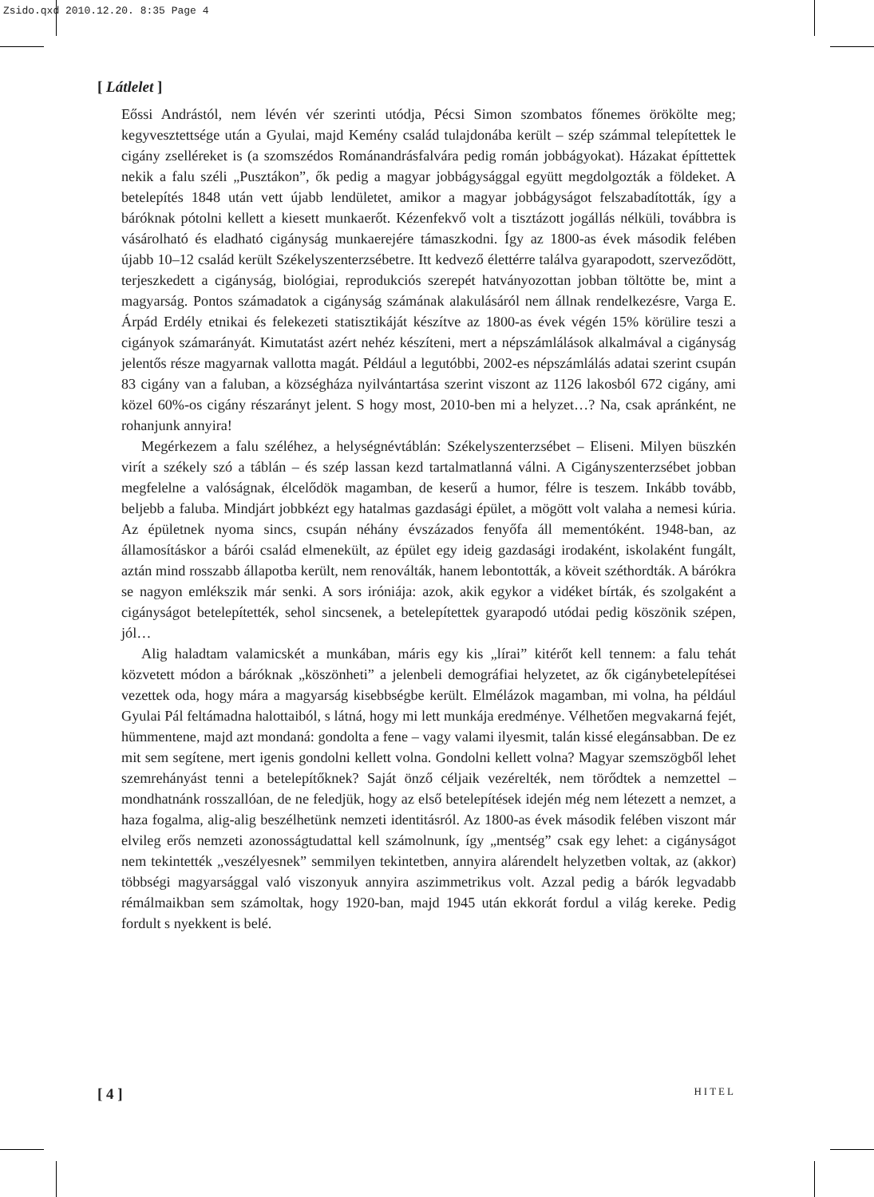Zsido.qxd 2010.12.20. 8:35 Page 4
[ Látlelet ]
Eőssi Andrástól, nem lévén vér szerinti utódja, Pécsi Simon szombatos főnemes örökölte meg; kegyvesztettsége után a Gyulai, majd Kemény család tulajdonába került – szép számmal telepítettek le cigány zselléreket is (a szomszédos Románandrásfalvára pedig román jobbágyokat). Házakat építtettek nekik a falu széli „Pusztákon”, ők pedig a magyar jobbágysággal együtt megdolgozták a földeket. A betelepítés 1848 után vett újabb lendületet, amikor a magyar jobbágyságot felszabadították, így a báróknak pótolni kellett a kiesett munkaerőt. Kézenfekvő volt a tisztázott jogállás nélküli, továbbra is vásárolható és eladható cigányság munkaerejére támaszkodni. Így az 1800-as évek második felében újabb 10–12 család került Székelyszenterzsébetre. Itt kedvező élettérre találva gyarapodott, szerveződött, terjeszkedett a cigányság, biológiai, reprodukciós szerepét hatványozottan jobban töltötte be, mint a magyarság. Pontos számadatok a cigányság számának alakulásáról nem állnak rendelkezésre, Varga E. Árpád Erdély etnikai és felekezeti statisztikáját készítve az 1800-as évek végén 15% körülire teszi a cigányok számarányát. Kimutatást azért nehéz készíteni, mert a népszámlálások alkalmával a cigányság jelentős része magyarnak vallotta magát. Például a legutóbbi, 2002-es népszámlálás adatai szerint csupán 83 cigány van a faluban, a községháza nyilvántartása szerint viszont az 1126 lakosból 672 cigány, ami közel 60%-os cigány részarányt jelent. S hogy most, 2010-ben mi a helyzet…? Na, csak apránként, ne rohanjunk annyira!
Megérkezem a falu széléhez, a helységnévtáblán: Székelyszenterzsébet – Eliseni. Milyen büszkén virít a székely szó a táblán – és szép lassan kezd tartalmatlanná válni. A Cigányszenterzsébet jobban megfelelne a valóságnak, élcelődök magamban, de keserű a humor, félre is teszem. Inkább tovább, beljebb a faluba. Mindjárt jobbkézt egy hatalmas gazdasági épület, a mögött volt valaha a nemesi kúria. Az épületnek nyoma sincs, csupán néhány évszázados fenyőfa áll mementóként. 1948-ban, az államosításkor a bárói család elmenekült, az épület egy ideig gazdasági irodaként, iskolaként fungált, aztán mind rosszabb állapotba került, nem renoválták, hanem lebontották, a köveit széthordták. A bárókra se nagyon emlékszik már senki. A sors iróniája: azok, akik egykor a vidéket bírták, és szolgaként a cigányságot betelepítették, sehol sincsenek, a betelepítettek gyarapodó utódai pedig köszönik szépen, jól…
Alig haladtam valamicskét a munkában, máris egy kis „lírai” kitérőt kell tennem: a falu tehát közvetett módon a báróknak „köszönheti” a jelenbeli demográfiai helyzetet, az ők cigánybetelepítései vezettek oda, hogy mára a magyarság kisebbségbe került. Elmélázok magamban, mi volna, ha például Gyulai Pál feltámadna halottaiból, s látná, hogy mi lett munkája eredménye. Vélhetően megvakarná fejét, hümmentene, majd azt mondaná: gondolta a fene – vagy valami ilyesmit, talán kissé elegánsabban. De ez mit sem segítene, mert igenis gondolni kellett volna. Gondolni kellett volna? Magyar szemszögből lehet szemrehányást tenni a betelepítőknek? Saját önző céljaik vezérelték, nem törődtek a nemzettel – mondhatnánk rosszallóan, de ne feledjük, hogy az első betelepítések idején még nem létezett a nemzet, a haza fogalma, alig-alig beszélhetünk nemzeti identitásról. Az 1800-as évek második felében viszont már elvileg erős nemzeti azonosságtudattal kell számolnunk, így „mentség” csak egy lehet: a cigányságot nem tekintették „veszélyesnek” semmilyen tekintetben, annyira alárendelt helyzetben voltak, az (akkor) többségi magyarsággal való viszonyuk annyira aszimmetrikus volt. Azzal pedig a bárók legvadabb rémálmaikban sem számoltak, hogy 1920-ban, majd 1945 után ekkorát fordul a világ kereke. Pedig fordult s nyekkent is belé.
[ 4 ] HITEL